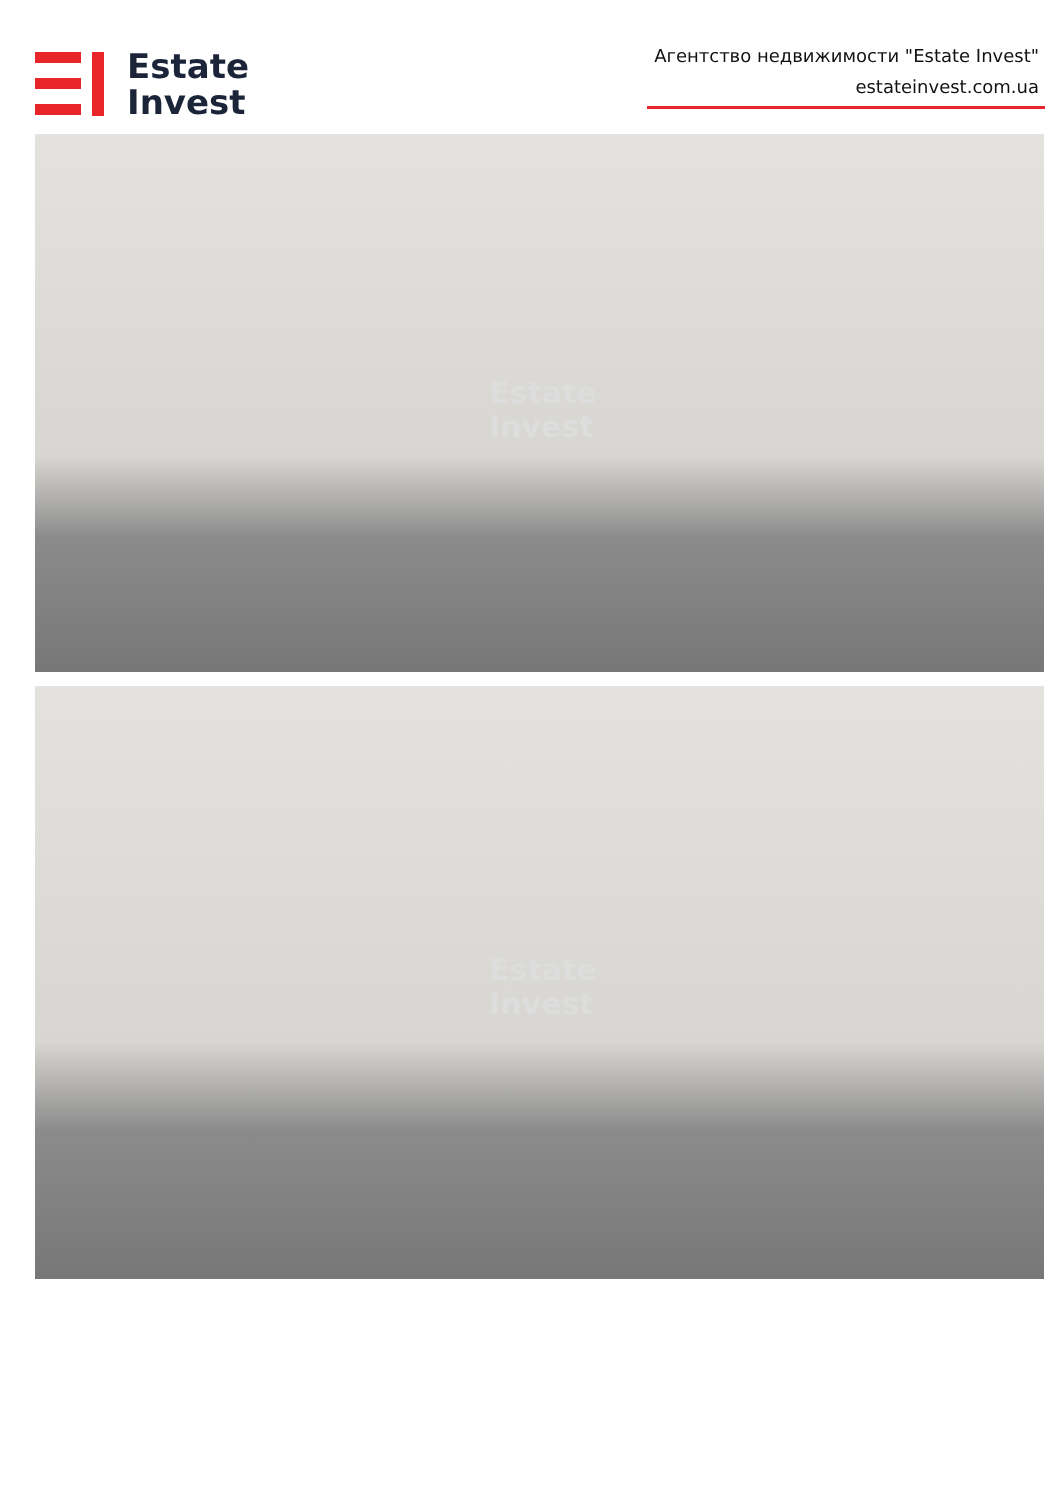Estate
Invest
Агентство недвижимости "Estate Invest"
estateinvest.com.ua
Estate
Invest
Estate
Invest